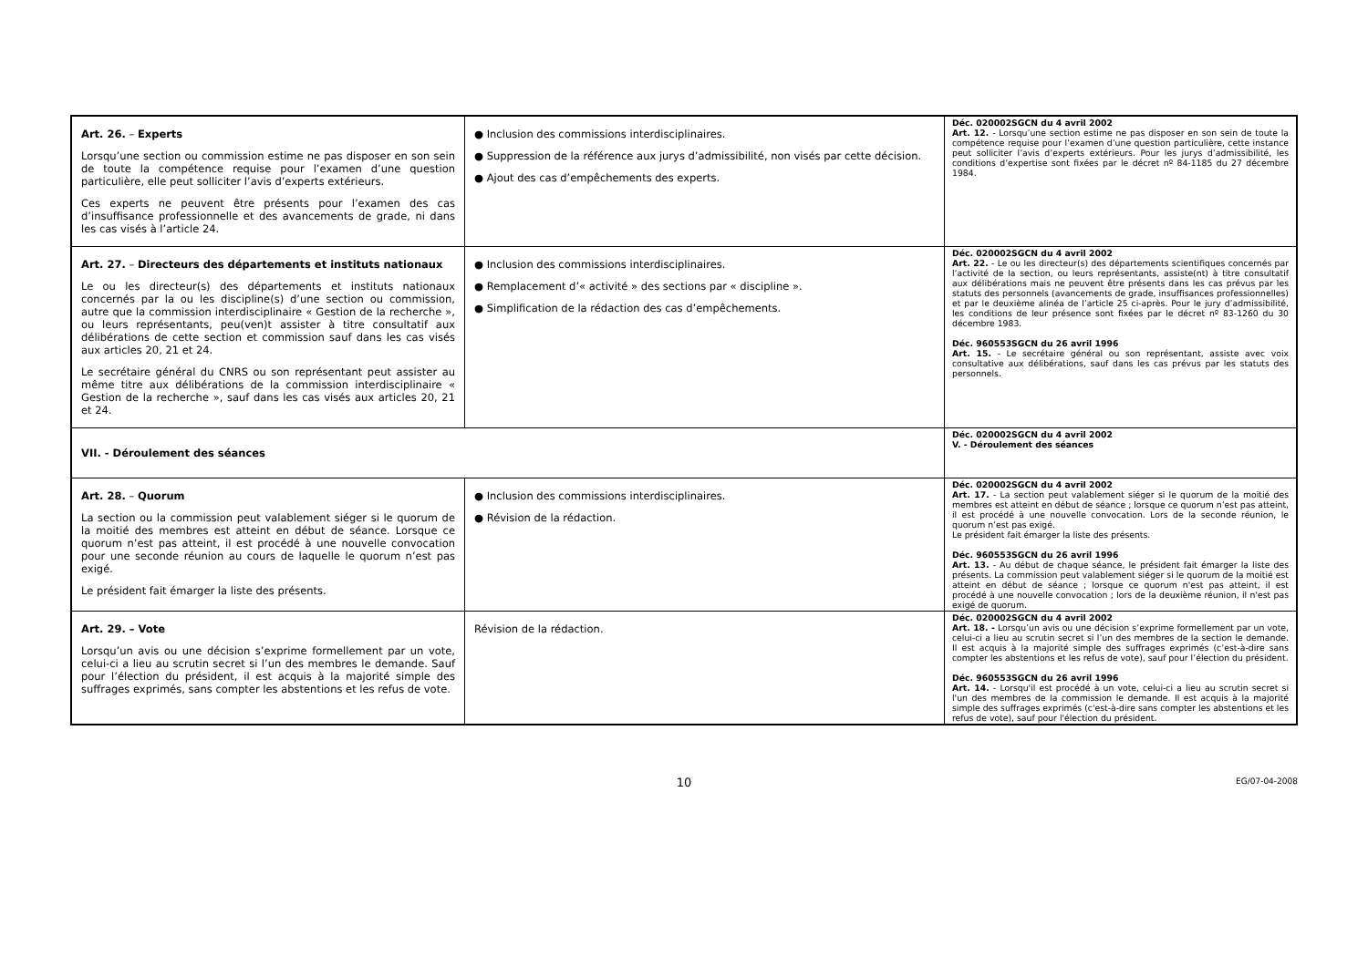| Art. 26. – Experts Lorsqu’une section ou commission estime ne pas disposer en son sein de toute la compétence requise pour l’examen d’une question particulière, elle peut solliciter l’avis d’experts extérieurs. Ces experts ne peuvent être présents pour l’examen des cas d’insuffisance professionnelle et des avancements de grade, ni dans les cas visés à l’article 24. | ● Inclusion des commissions interdisciplinaires. ● Suppression de la référence aux jurys d’admissibilité, non visés par cette décision. ● Ajout des cas d’empêchements des experts. | Déc. 020002SGCN du 4 avril 2002 Art. 12. - Lorsqu’une section estime ne pas disposer en son sein de toute la compétence requise pour l’examen d’une question particulière, cette instance peut solliciter l’avis d’experts extérieurs. Pour les jurys d’admissibilité, les conditions d’expertise sont fixées par le décret nº 84-1185 du 27 décembre 1984. |
| Art. 27. – Directeurs des départements et instituts nationaux Le ou les directeur(s) des départements et instituts nationaux concernés par la ou les discipline(s) d’une section ou commission, autre que la commission interdisciplinaire « Gestion de la recherche », ou leurs représentants, peu(ven)t assister à titre consultatif aux délibérations de cette section et commission sauf dans les cas visés aux articles 20, 21 et 24. Le secrétaire général du CNRS ou son représentant peut assister au même titre aux délibérations de la commission interdisciplinaire « Gestion de la recherche », sauf dans les cas visés aux articles 20, 21 et 24. | ● Inclusion des commissions interdisciplinaires. ● Remplacement d’« activité » des sections par « discipline ». ● Simplification de la rédaction des cas d’empêchements. | Déc. 020002SGCN du 4 avril 2002 Art. 22. - Le ou les directeur(s) des départements scientifiques concernés par l’activité de la section, ou leurs représentants, assiste(nt) à titre consultatif aux délibérations mais ne peuvent être présents dans les cas prévus par les statuts des personnels (avancements de grade, insuffisances professionnelles) et par le deuxième alinéa de l’article 25 ci-après. Pour le jury d’admissibilité, les conditions de leur présence sont fixées par le décret nº 83-1260 du 30 décembre 1983. Déc. 960553SGCN du 26 avril 1996 Art. 15. - Le secrétaire général ou son représentant, assiste avec voix consultative aux délibérations, sauf dans les cas prévus par les statuts des personnels. |
| VII. - Déroulement des séances | | Déc. 020002SGCN du 4 avril 2002 V. - Déroulement des séances |
| Art. 28. – Quorum La section ou la commission peut valablement siéger si le quorum de la moitié des membres est atteint en début de séance. Lorsque ce quorum n’est pas atteint, il est procédé à une nouvelle convocation pour une seconde réunion au cours de laquelle le quorum n’est pas exigé. Le président fait émarger la liste des présents. | ● Inclusion des commissions interdisciplinaires. ● Révision de la rédaction. | Déc. 020002SGCN du 4 avril 2002 Art. 17. - La section peut valablement siéger si le quorum de la moitié des membres est atteint en début de séance ; lorsque ce quorum n’est pas atteint, il est procédé à une nouvelle convocation. Lors de la seconde réunion, le quorum n’est pas exigé. Le président fait émarger la liste des présents. Déc. 960553SGCN du 26 avril 1996 Art. 13. - Au début de chaque séance, le président fait émarger la liste des présents. La commission peut valablement siéger si le quorum de la moitié est atteint en début de séance ; lorsque ce quorum n'est pas atteint, il est procédé à une nouvelle convocation ; lors de la deuxième réunion, il n'est pas exigé de quorum. |
| Art. 29. – Vote Lorsqu’un avis ou une décision s’exprime formellement par un vote, celui-ci a lieu au scrutin secret si l’un des membres le demande. Sauf pour l’élection du président, il est acquis à la majorité simple des suffrages exprimés, sans compter les abstentions et les refus de vote. | Révision de la rédaction. | Déc. 020002SGCN du 4 avril 2002 Art. 18. - Lorsqu’un avis ou une décision s’exprime formellement par un vote, celui-ci a lieu au scrutin secret si l’un des membres de la section le demande. Il est acquis à la majorité simple des suffrages exprimés (c’est-à-dire sans compter les abstentions et les refus de vote), sauf pour l’élection du président. Déc. 960553SGCN du 26 avril 1996 Art. 14. - Lorsqu'il est procédé à un vote, celui-ci a lieu au scrutin secret si l'un des membres de la commission le demande. Il est acquis à la majorité simple des suffrages exprimés (c'est-à-dire sans compter les abstentions et les refus de vote), sauf pour l'élection du président. |
10
EG/07-04-2008